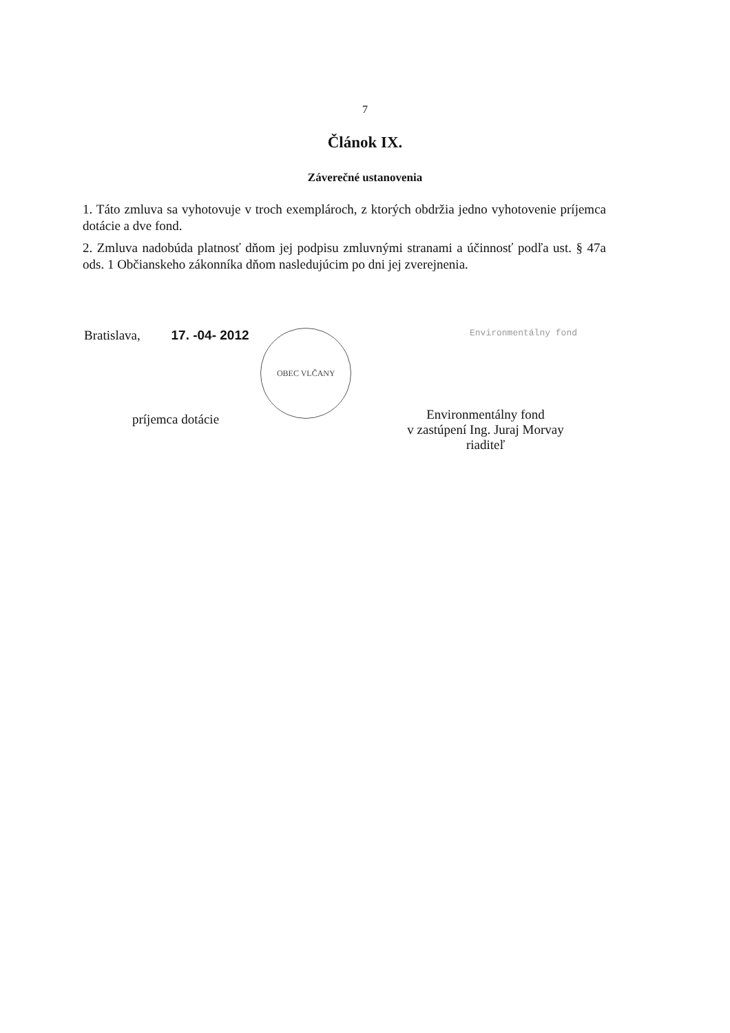7
Článok IX.
Záverečné ustanovenia
1. Táto zmluva sa vyhotovuje v troch exemplároch, z ktorých obdržia jedno vyhotovenie príjemca dotácie a dve fond.
2. Zmluva nadobúda platnosť dňom jej podpisu zmluvnými stranami a účinnosť podľa ust. § 47a ods. 1 Občianskeho zákonníka dňom nasledujúcim po dni jej zverejnenia.
Bratislava, 17. -04- 2012 OBEC VLČANY
príjemca dotácie
Environmentálny fond
Environmentálny fond
v zastúpení Ing. Juraj Morvay
riaditeľ